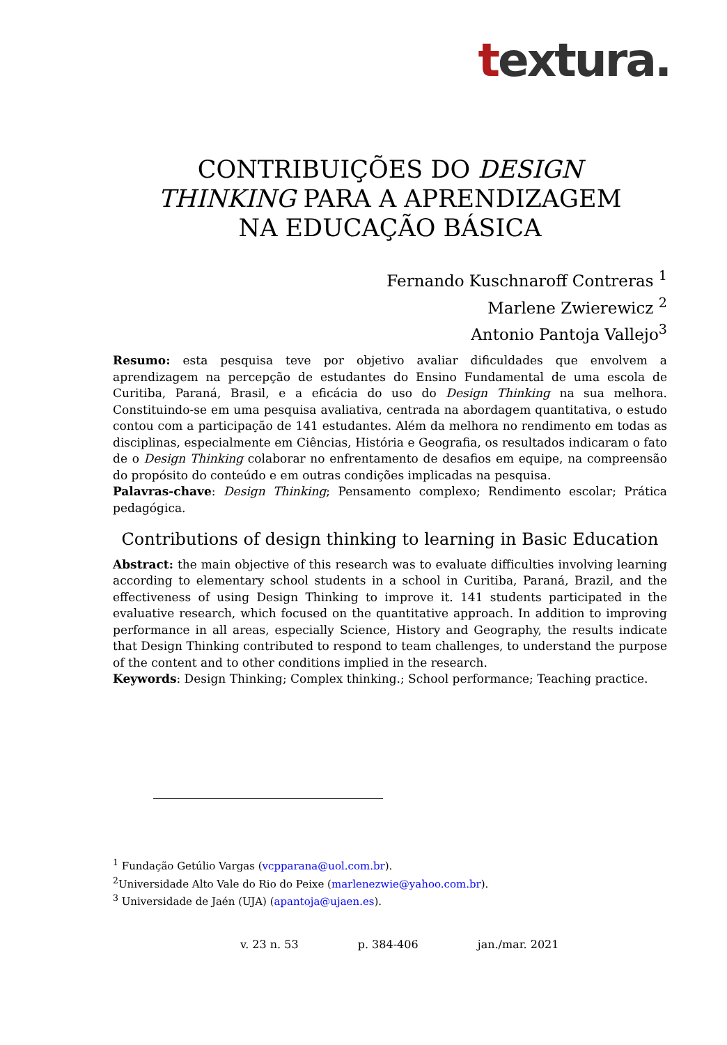textura.
CONTRIBUIÇÕES DO DESIGN THINKING PARA A APRENDIZAGEM NA EDUCAÇÃO BÁSICA
Fernando Kuschnaroff Contreras <sup>1</sup>
Marlene Zwierewicz <sup>2</sup>
Antonio Pantoja Vallejo<sup>3</sup>
Resumo: esta pesquisa teve por objetivo avaliar dificuldades que envolvem a aprendizagem na percepção de estudantes do Ensino Fundamental de uma escola de Curitiba, Paraná, Brasil, e a eficácia do uso do Design Thinking na sua melhora. Constituindo-se em uma pesquisa avaliativa, centrada na abordagem quantitativa, o estudo contou com a participação de 141 estudantes. Além da melhora no rendimento em todas as disciplinas, especialmente em Ciências, História e Geografia, os resultados indicaram o fato de o Design Thinking colaborar no enfrentamento de desafios em equipe, na compreensão do propósito do conteúdo e em outras condições implicadas na pesquisa.
Palavras-chave: Design Thinking; Pensamento complexo; Rendimento escolar; Prática pedagógica.
Contributions of design thinking to learning in Basic Education
Abstract: the main objective of this research was to evaluate difficulties involving learning according to elementary school students in a school in Curitiba, Paraná, Brazil, and the effectiveness of using Design Thinking to improve it. 141 students participated in the evaluative research, which focused on the quantitative approach. In addition to improving performance in all areas, especially Science, History and Geography, the results indicate that Design Thinking contributed to respond to team challenges, to understand the purpose of the content and to other conditions implied in the research.
Keywords: Design Thinking; Complex thinking.; School performance; Teaching practice.
<sup>1</sup> Fundação Getúlio Vargas (vcpparana@uol.com.br).
<sup>2</sup> Universidade Alto Vale do Rio do Peixe (marlenezwie@yahoo.com.br).
<sup>3</sup> Universidade de Jaén (UJA) (apantoja@ujaen.es).
v. 23 n. 53 p. 384-406 jan./mar. 2021